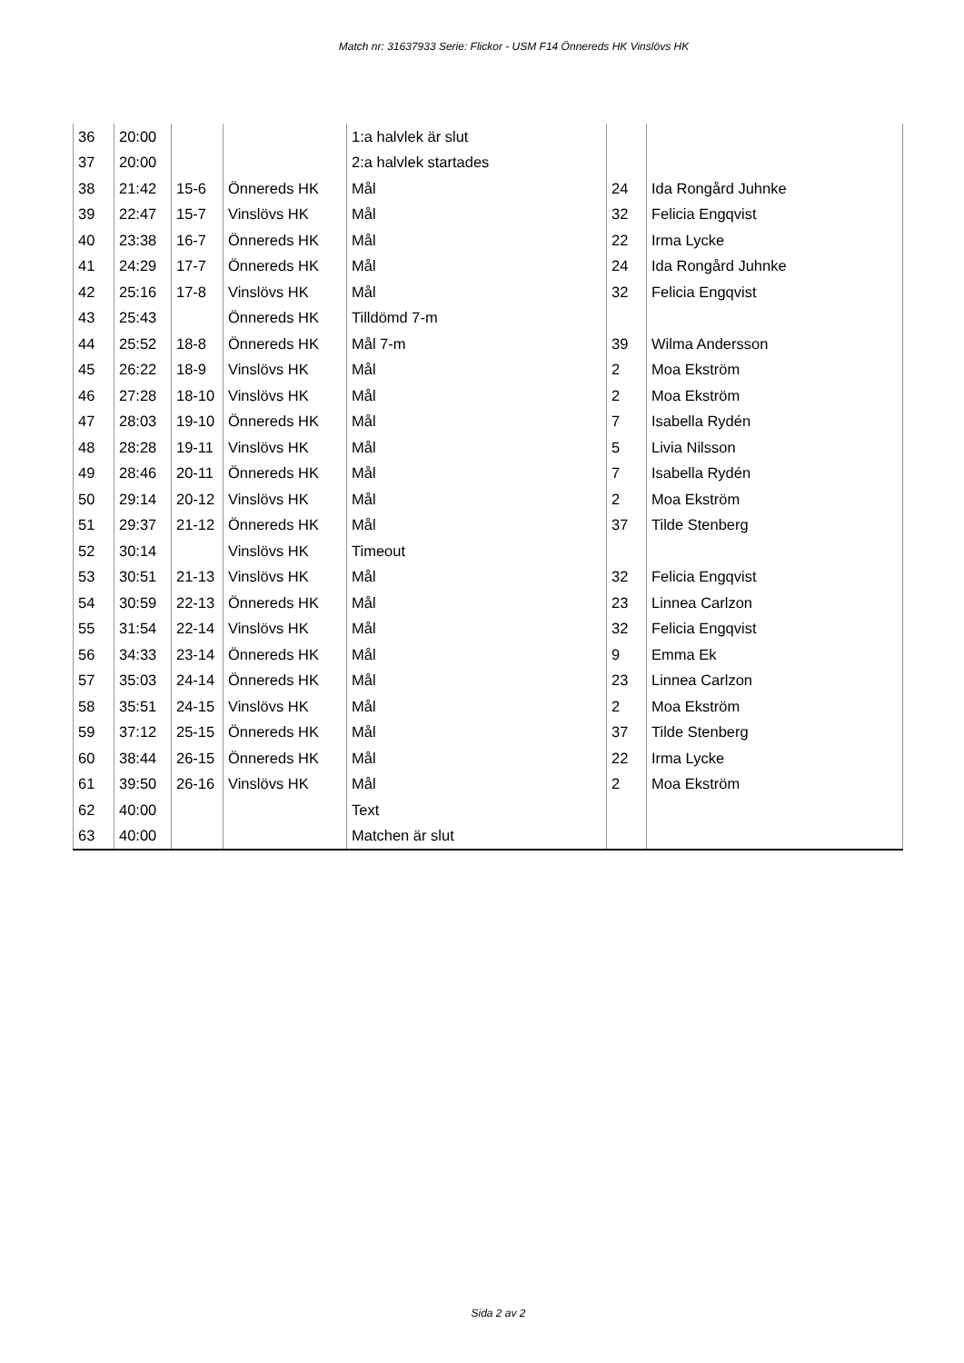Match nr: 31637933 Serie: Flickor - USM F14 Önnereds HK Vinslövs HK
| 36 | 20:00 | | | 1:a halvlek är slut | | |
| 37 | 20:00 | | | 2:a halvlek startades | | |
| 38 | 21:42 | 15-6 | Önnereds HK | Mål | 24 | Ida Rongård Juhnke |
| 39 | 22:47 | 15-7 | Vinslövs HK | Mål | 32 | Felicia Engqvist |
| 40 | 23:38 | 16-7 | Önnereds HK | Mål | 22 | Irma Lycke |
| 41 | 24:29 | 17-7 | Önnereds HK | Mål | 24 | Ida Rongård Juhnke |
| 42 | 25:16 | 17-8 | Vinslövs HK | Mål | 32 | Felicia Engqvist |
| 43 | 25:43 | | Önnereds HK | Tilldömd 7-m | | |
| 44 | 25:52 | 18-8 | Önnereds HK | Mål 7-m | 39 | Wilma Andersson |
| 45 | 26:22 | 18-9 | Vinslövs HK | Mål | 2 | Moa Ekström |
| 46 | 27:28 | 18-10 | Vinslövs HK | Mål | 2 | Moa Ekström |
| 47 | 28:03 | 19-10 | Önnereds HK | Mål | 7 | Isabella Rydén |
| 48 | 28:28 | 19-11 | Vinslövs HK | Mål | 5 | Livia Nilsson |
| 49 | 28:46 | 20-11 | Önnereds HK | Mål | 7 | Isabella Rydén |
| 50 | 29:14 | 20-12 | Vinslövs HK | Mål | 2 | Moa Ekström |
| 51 | 29:37 | 21-12 | Önnereds HK | Mål | 37 | Tilde Stenberg |
| 52 | 30:14 | | Vinslövs HK | Timeout | | |
| 53 | 30:51 | 21-13 | Vinslövs HK | Mål | 32 | Felicia Engqvist |
| 54 | 30:59 | 22-13 | Önnereds HK | Mål | 23 | Linnea Carlzon |
| 55 | 31:54 | 22-14 | Vinslövs HK | Mål | 32 | Felicia Engqvist |
| 56 | 34:33 | 23-14 | Önnereds HK | Mål | 9 | Emma Ek |
| 57 | 35:03 | 24-14 | Önnereds HK | Mål | 23 | Linnea Carlzon |
| 58 | 35:51 | 24-15 | Vinslövs HK | Mål | 2 | Moa Ekström |
| 59 | 37:12 | 25-15 | Önnereds HK | Mål | 37 | Tilde Stenberg |
| 60 | 38:44 | 26-15 | Önnereds HK | Mål | 22 | Irma Lycke |
| 61 | 39:50 | 26-16 | Vinslövs HK | Mål | 2 | Moa Ekström |
| 62 | 40:00 | | | Text | | |
| 63 | 40:00 | | | Matchen är slut | | |
Sida 2 av 2